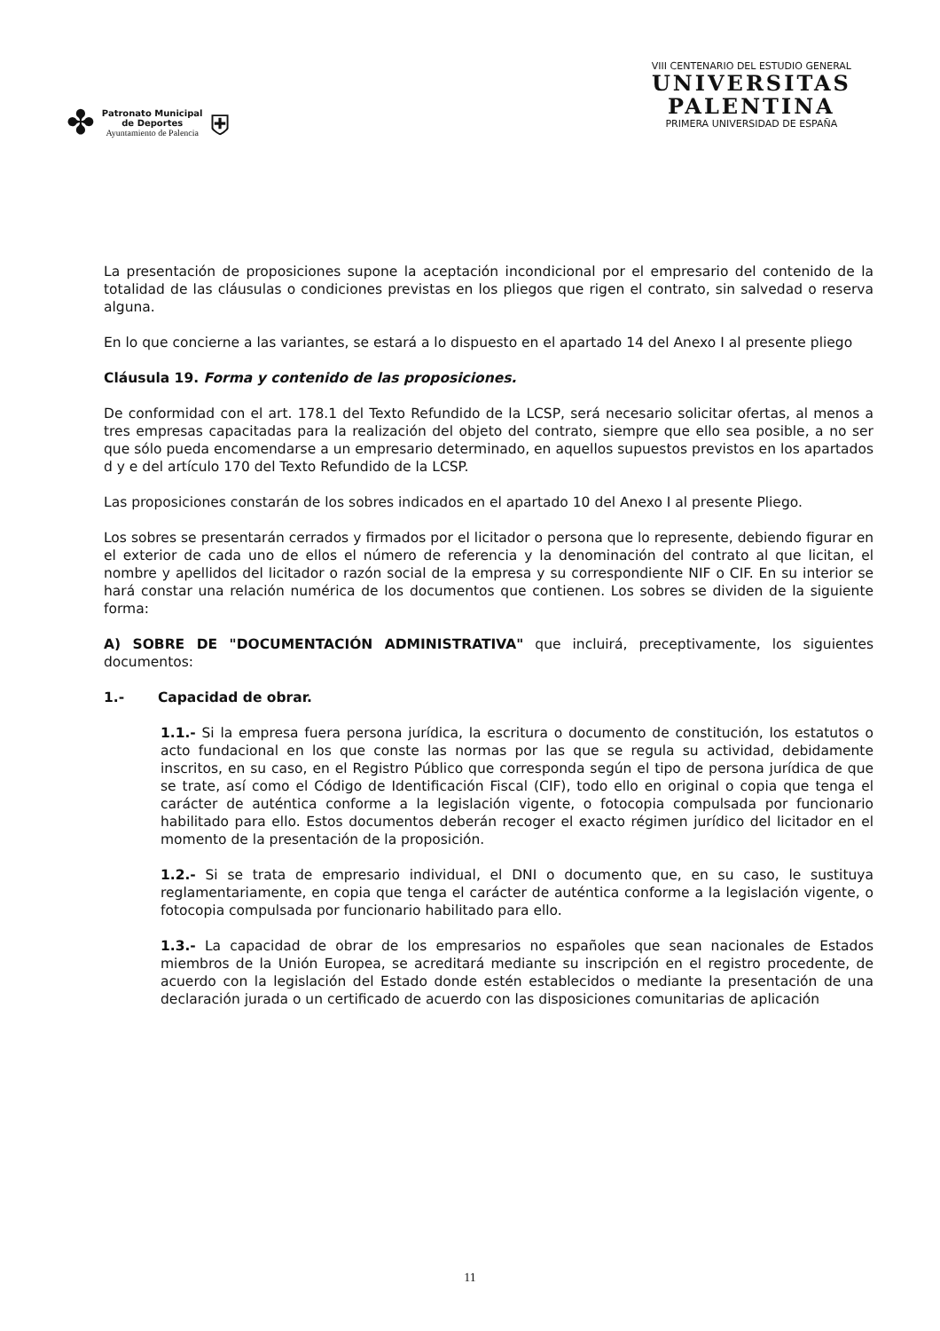✤
Patronato Municipal
de Deportes
Ayuntamiento de Palencia
⛨
VIII CENTENARIO DEL ESTUDIO GENERAL
UNIVERSITAS
PALENTINA
PRIMERA UNIVERSIDAD DE ESPAÑA
La presentación de proposiciones supone la aceptación incondicional por el empresario del contenido de la totalidad de las cláusulas o condiciones previstas en los pliegos que rigen el contrato, sin salvedad o reserva alguna.
En lo que concierne a las variantes, se estará a lo dispuesto en el apartado 14 del Anexo I al presente pliego
Cláusula 19. Forma y contenido de las proposiciones.
De conformidad con el art. 178.1 del Texto Refundido de la LCSP, será necesario solicitar ofertas, al menos a tres empresas capacitadas para la realización del objeto del contrato, siempre que ello sea posible, a no ser que sólo pueda encomendarse a un empresario determinado, en aquellos supuestos previstos en los apartados d y e del artículo 170 del Texto Refundido de la LCSP.
Las proposiciones constarán de los sobres indicados en el apartado 10 del Anexo I al presente Pliego.
Los sobres se presentarán cerrados y firmados por el licitador o persona que lo represente, debiendo figurar en el exterior de cada uno de ellos el número de referencia y la denominación del contrato al que licitan, el nombre y apellidos del licitador o razón social de la empresa y su correspondiente NIF o CIF. En su interior se hará constar una relación numérica de los documentos que contienen. Los sobres se dividen de la siguiente forma:
A) SOBRE DE "DOCUMENTACIÓN ADMINISTRATIVA" que incluirá, preceptivamente, los siguientes documentos:
1.- Capacidad de obrar.
1.1.- Si la empresa fuera persona jurídica, la escritura o documento de constitución, los estatutos o acto fundacional en los que conste las normas por las que se regula su actividad, debidamente inscritos, en su caso, en el Registro Público que corresponda según el tipo de persona jurídica de que se trate, así como el Código de Identificación Fiscal (CIF), todo ello en original o copia que tenga el carácter de auténtica conforme a la legislación vigente, o fotocopia compulsada por funcionario habilitado para ello. Estos documentos deberán recoger el exacto régimen jurídico del licitador en el momento de la presentación de la proposición.
1.2.- Si se trata de empresario individual, el DNI o documento que, en su caso, le sustituya reglamentariamente, en copia que tenga el carácter de auténtica conforme a la legislación vigente, o fotocopia compulsada por funcionario habilitado para ello.
1.3.- La capacidad de obrar de los empresarios no españoles que sean nacionales de Estados miembros de la Unión Europea, se acreditará mediante su inscripción en el registro procedente, de acuerdo con la legislación del Estado donde estén establecidos o mediante la presentación de una declaración jurada o un certificado de acuerdo con las disposiciones comunitarias de aplicación
11